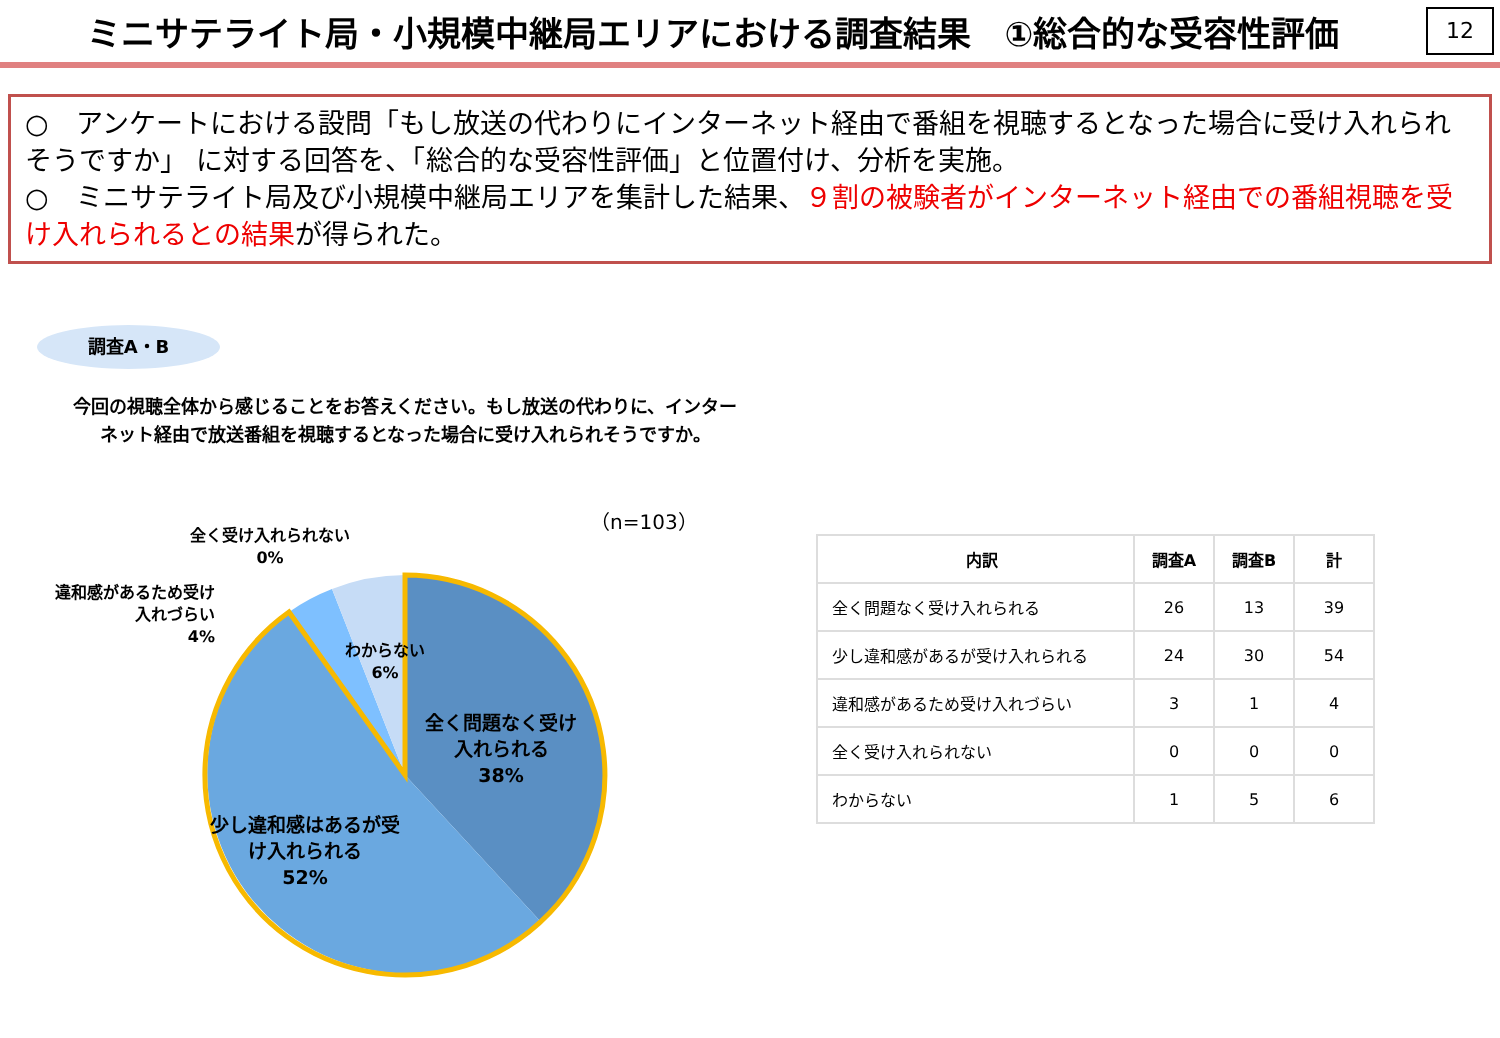ミニサテライト局・小規模中継局エリアにおける調査結果　①総合的な受容性評価
12
○　アンケートにおける設問「もし放送の代わりにインターネット経由で番組を視聴するとなった場合に受け入れられそうですか」 に対する回答を、「総合的な受容性評価」と位置付け、分析を実施。
○　ミニサテライト局及び小規模中継局エリアを集計した結果、９割の被験者がインターネット経由での番組視聴を受け入れられるとの結果が得られた。
調査A・B
今回の視聴全体から感じることをお答えください。もし放送の代わりに、インターネット経由で放送番組を視聴するとなった場合に受け入れられそうですか。
（n=103）
全く受け入れられない
0%
違和感があるため受け
入れづらい
4%
わからない
6%
全く問題なく受け
入れられる
38%
少し違和感はあるが受
け入れられる
52%
| 内訳 | 調査A | 調査B | 計 |
| --- | --- | --- | --- |
| 全く問題なく受け入れられる | 26 | 13 | 39 |
| 少し違和感があるが受け入れられる | 24 | 30 | 54 |
| 違和感があるため受け入れづらい | 3 | 1 | 4 |
| 全く受け入れられない | 0 | 0 | 0 |
| わからない | 1 | 5 | 6 |